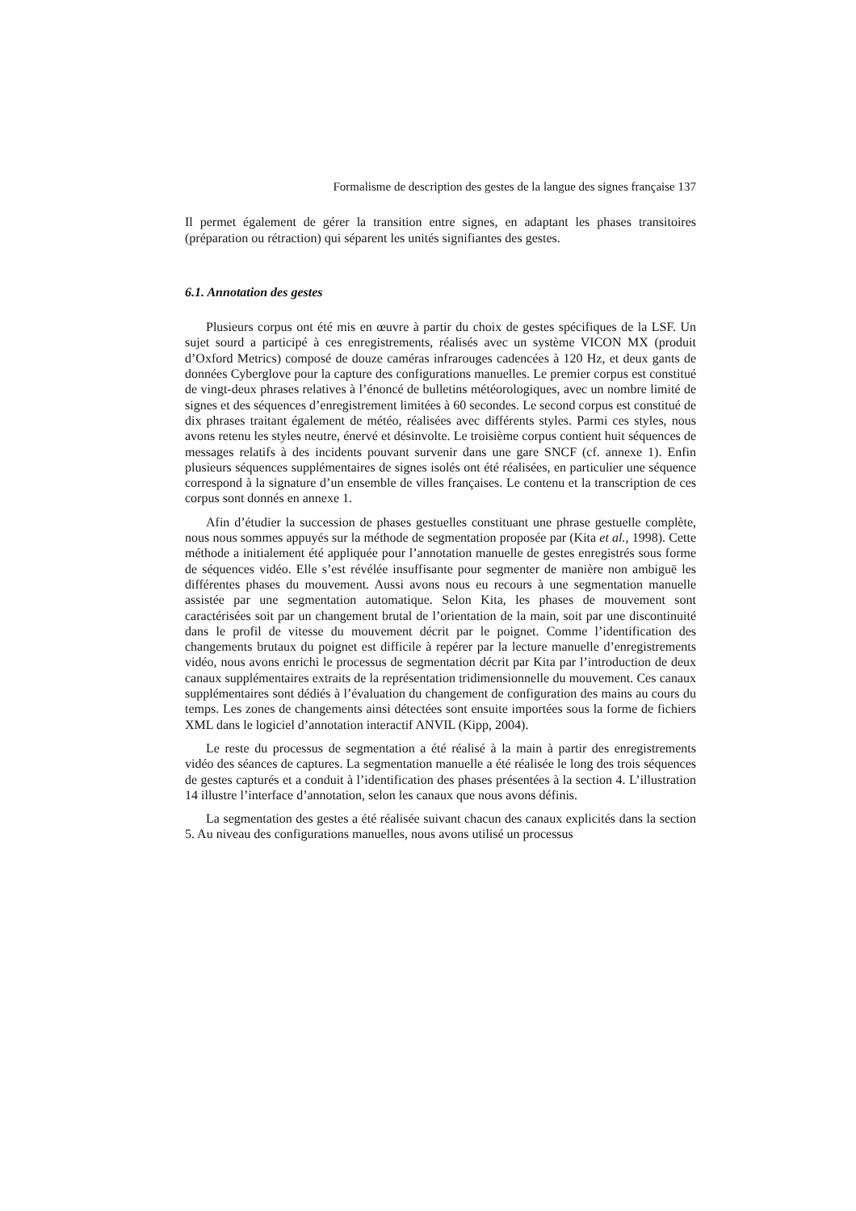Formalisme de description des gestes de la langue des signes française 137
Il permet également de gérer la transition entre signes, en adaptant les phases transitoires (préparation ou rétraction) qui séparent les unités signifiantes des gestes.
6.1. Annotation des gestes
Plusieurs corpus ont été mis en œuvre à partir du choix de gestes spécifiques de la LSF. Un sujet sourd a participé à ces enregistrements, réalisés avec un système VICON MX (produit d’Oxford Metrics) composé de douze caméras infrarouges cadencées à 120 Hz, et deux gants de données Cyberglove pour la capture des configurations manuelles. Le premier corpus est constitué de vingt-deux phrases relatives à l’énoncé de bulletins météorologiques, avec un nombre limité de signes et des séquences d’enregistrement limitées à 60 secondes. Le second corpus est constitué de dix phrases traitant également de météo, réalisées avec différents styles. Parmi ces styles, nous avons retenu les styles neutre, énervé et désinvolte. Le troisième corpus contient huit séquences de messages relatifs à des incidents pouvant survenir dans une gare SNCF (cf. annexe 1). Enfin plusieurs séquences supplémentaires de signes isolés ont été réalisées, en particulier une séquence correspond à la signature d’un ensemble de villes françaises. Le contenu et la transcription de ces corpus sont donnés en annexe 1.
Afin d’étudier la succession de phases gestuelles constituant une phrase gestuelle complète, nous nous sommes appuyés sur la méthode de segmentation proposée par (Kita et al., 1998). Cette méthode a initialement été appliquée pour l’annotation manuelle de gestes enregistrés sous forme de séquences vidéo. Elle s’est révélée insuffisante pour segmenter de manière non ambiguë les différentes phases du mouvement. Aussi avons nous eu recours à une segmentation manuelle assistée par une segmentation automatique. Selon Kita, les phases de mouvement sont caractérisées soit par un changement brutal de l’orientation de la main, soit par une discontinuité dans le profil de vitesse du mouvement décrit par le poignet. Comme l’identification des changements brutaux du poignet est difficile à repérer par la lecture manuelle d’enregistrements vidéo, nous avons enrichi le processus de segmentation décrit par Kita par l’introduction de deux canaux supplémentaires extraits de la représentation tridimensionnelle du mouvement. Ces canaux supplémentaires sont dédiés à l’évaluation du changement de configuration des mains au cours du temps. Les zones de changements ainsi détectées sont ensuite importées sous la forme de fichiers XML dans le logiciel d’annotation interactif ANVIL (Kipp, 2004).
Le reste du processus de segmentation a été réalisé à la main à partir des enregistrements vidéo des séances de captures. La segmentation manuelle a été réalisée le long des trois séquences de gestes capturés et a conduit à l’identification des phases présentées à la section 4. L’illustration 14 illustre l’interface d’annotation, selon les canaux que nous avons définis.
La segmentation des gestes a été réalisée suivant chacun des canaux explicités dans la section 5. Au niveau des configurations manuelles, nous avons utilisé un processus